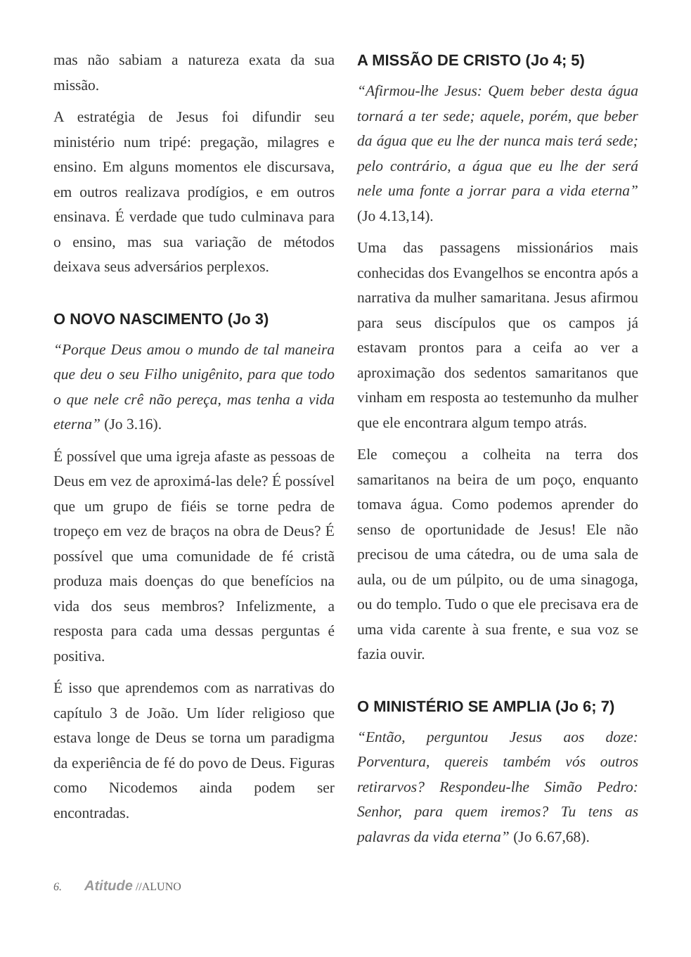mas não sabiam a natureza exata da sua missão.
A estratégia de Jesus foi difundir seu ministério num tripé: pregação, milagres e ensino. Em alguns momentos ele discursava, em outros realizava prodígios, e em outros ensinava. É verdade que tudo culminava para o ensino, mas sua variação de métodos deixava seus adversários perplexos.
O NOVO NASCIMENTO (Jo 3)
“Porque Deus amou o mundo de tal maneira que deu o seu Filho unigênito, para que todo o que nele crê não pereça, mas tenha a vida eterna” (Jo 3.16).
É possível que uma igreja afaste as pessoas de Deus em vez de aproximá-las dele? É possível que um grupo de fiéis se torne pedra de tropeço em vez de braços na obra de Deus? É possível que uma comunidade de fé cristã produza mais doenças do que benefícios na vida dos seus membros? Infelizmente, a resposta para cada uma dessas perguntas é positiva.
É isso que aprendemos com as narrativas do capítulo 3 de João. Um líder religioso que estava longe de Deus se torna um paradigma da experiência de fé do povo de Deus. Figuras como Nicodemos ainda podem ser encontradas.
A MISSÃO DE CRISTO (Jo 4; 5)
“Afirmou-lhe Jesus: Quem beber desta água tornará a ter sede; aquele, porém, que beber da água que eu lhe der nunca mais terá sede; pelo contrário, a água que eu lhe der será nele uma fonte a jorrar para a vida eterna” (Jo 4.13,14).
Uma das passagens missionários mais conhecidas dos Evangelhos se encontra após a narrativa da mulher samaritana. Jesus afirmou para seus discípulos que os campos já estavam prontos para a ceifa ao ver a aproximação dos sedentos samaritanos que vinham em resposta ao testemunho da mulher que ele encontrara algum tempo atrás.
Ele começou a colheita na terra dos samaritanos na beira de um poço, enquanto tomava água. Como podemos aprender do senso de oportunidade de Jesus! Ele não precisou de uma cátedra, ou de uma sala de aula, ou de um púlpito, ou de uma sinagoga, ou do templo. Tudo o que ele precisava era de uma vida carente à sua frente, e sua voz se fazia ouvir.
O MINISTÉRIO SE AMPLIA (Jo 6; 7)
“Então, perguntou Jesus aos doze: Porventura, quereis também vós outros retirarvos? Respondeu-lhe Simão Pedro: Senhor, para quem iremos? Tu tens as palavras da vida eterna” (Jo 6.67,68).
6. Atitude //ALUNO